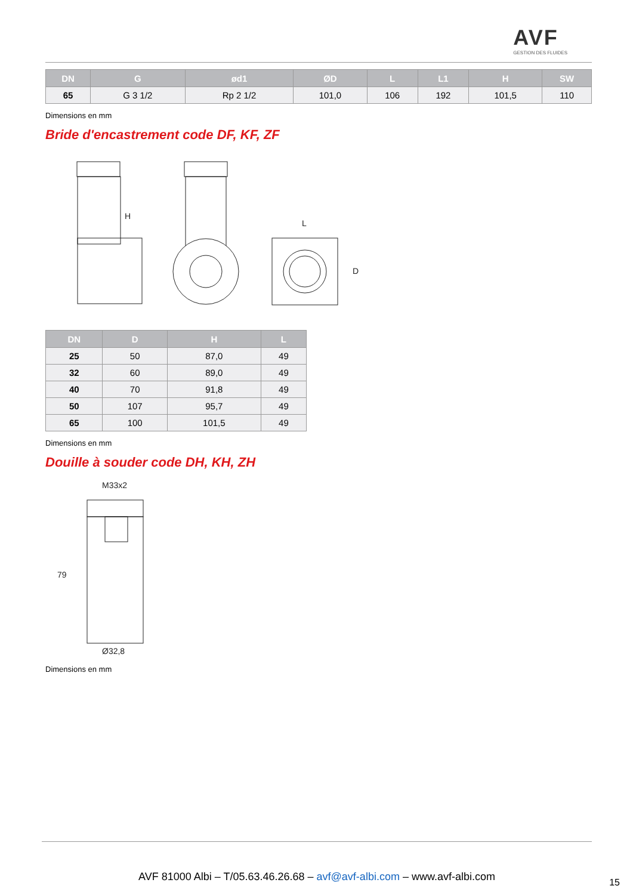AVF
GESTION DES FLUIDES
| DN | G | ød1 | ØD | L | L1 | H | SW |
| --- | --- | --- | --- | --- | --- | --- | --- |
| 65 | G 3 1/2 | Rp 2 1/2 | 101,0 | 106 | 192 | 101,5 | 110 |
Dimensions en mm
Bride d'encastrement code DF, KF, ZF
H
L
D
| DN | D | H | L |
| --- | --- | --- | --- |
| 25 | 50 | 87,0 | 49 |
| 32 | 60 | 89,0 | 49 |
| 40 | 70 | 91,8 | 49 |
| 50 | 107 | 95,7 | 49 |
| 65 | 100 | 101,5 | 49 |
Dimensions en mm
Douille à souder code DH, KH, ZH
M33x2
79
Ø32,8
Dimensions en mm
AVF 81000 Albi – T/05.63.46.26.68 – avf@avf-albi.com – www.avf-albi.com
15